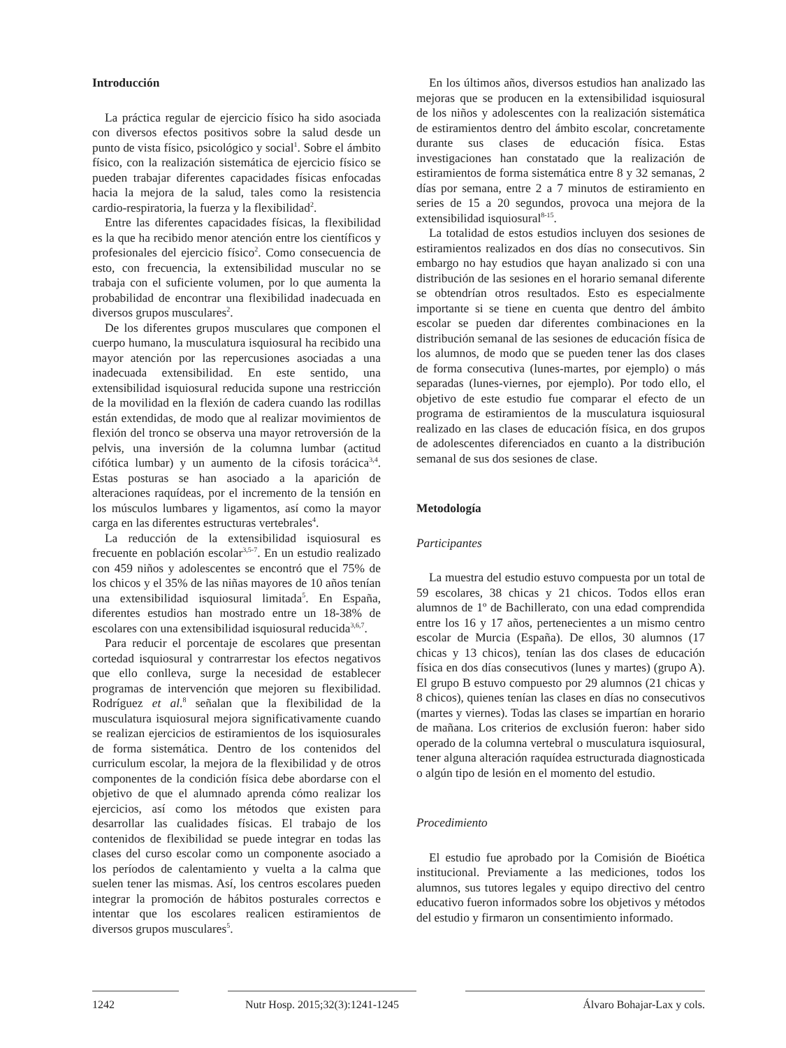Introducción
La práctica regular de ejercicio físico ha sido asociada con diversos efectos positivos sobre la salud desde un punto de vista físico, psicológico y social<sup>1</sup>. Sobre el ámbito físico, con la realización sistemática de ejercicio físico se pueden trabajar diferentes capacidades físicas enfocadas hacia la mejora de la salud, tales como la resistencia cardio-respiratoria, la fuerza y la flexibilidad<sup>2</sup>.
Entre las diferentes capacidades físicas, la flexibilidad es la que ha recibido menor atención entre los científicos y profesionales del ejercicio físico<sup>2</sup>. Como consecuencia de esto, con frecuencia, la extensibilidad muscular no se trabaja con el suficiente volumen, por lo que aumenta la probabilidad de encontrar una flexibilidad inadecuada en diversos grupos musculares<sup>2</sup>.
De los diferentes grupos musculares que componen el cuerpo humano, la musculatura isquiosural ha recibido una mayor atención por las repercusiones asociadas a una inadecuada extensibilidad. En este sentido, una extensibilidad isquiosural reducida supone una restricción de la movilidad en la flexión de cadera cuando las rodillas están extendidas, de modo que al realizar movimientos de flexión del tronco se observa una mayor retroversión de la pelvis, una inversión de la columna lumbar (actitud cifótica lumbar) y un aumento de la cifosis torácica<sup>3,4</sup>. Estas posturas se han asociado a la aparición de alteraciones raquídeas, por el incremento de la tensión en los músculos lumbares y ligamentos, así como la mayor carga en las diferentes estructuras vertebrales<sup>4</sup>.
La reducción de la extensibilidad isquiosural es frecuente en población escolar<sup>3,5-7</sup>. En un estudio realizado con 459 niños y adolescentes se encontró que el 75% de los chicos y el 35% de las niñas mayores de 10 años tenían una extensibilidad isquiosural limitada<sup>5</sup>. En España, diferentes estudios han mostrado entre un 18-38% de escolares con una extensibilidad isquiosural reducida<sup>3,6,7</sup>.
Para reducir el porcentaje de escolares que presentan cortedad isquiosural y contrarrestar los efectos negativos que ello conlleva, surge la necesidad de establecer programas de intervención que mejoren su flexibilidad. Rodríguez et al.<sup>8</sup> señalan que la flexibilidad de la musculatura isquiosural mejora significativamente cuando se realizan ejercicios de estiramientos de los isquiosurales de forma sistemática. Dentro de los contenidos del curriculum escolar, la mejora de la flexibilidad y de otros componentes de la condición física debe abordarse con el objetivo de que el alumnado aprenda cómo realizar los ejercicios, así como los métodos que existen para desarrollar las cualidades físicas. El trabajo de los contenidos de flexibilidad se puede integrar en todas las clases del curso escolar como un componente asociado a los períodos de calentamiento y vuelta a la calma que suelen tener las mismas. Así, los centros escolares pueden integrar la promoción de hábitos posturales correctos e intentar que los escolares realicen estiramientos de diversos grupos musculares<sup>5</sup>.
En los últimos años, diversos estudios han analizado las mejoras que se producen en la extensibilidad isquiosural de los niños y adolescentes con la realización sistemática de estiramientos dentro del ámbito escolar, concretamente durante sus clases de educación física. Estas investigaciones han constatado que la realización de estiramientos de forma sistemática entre 8 y 32 semanas, 2 días por semana, entre 2 a 7 minutos de estiramiento en series de 15 a 20 segundos, provoca una mejora de la extensibilidad isquiosural<sup>8-15</sup>.
La totalidad de estos estudios incluyen dos sesiones de estiramientos realizados en dos días no consecutivos. Sin embargo no hay estudios que hayan analizado si con una distribución de las sesiones en el horario semanal diferente se obtendrían otros resultados. Esto es especialmente importante si se tiene en cuenta que dentro del ámbito escolar se pueden dar diferentes combinaciones en la distribución semanal de las sesiones de educación física de los alumnos, de modo que se pueden tener las dos clases de forma consecutiva (lunes-martes, por ejemplo) o más separadas (lunes-viernes, por ejemplo). Por todo ello, el objetivo de este estudio fue comparar el efecto de un programa de estiramientos de la musculatura isquiosural realizado en las clases de educación física, en dos grupos de adolescentes diferenciados en cuanto a la distribución semanal de sus dos sesiones de clase.
Metodología
Participantes
La muestra del estudio estuvo compuesta por un total de 59 escolares, 38 chicas y 21 chicos. Todos ellos eran alumnos de 1º de Bachillerato, con una edad comprendida entre los 16 y 17 años, pertenecientes a un mismo centro escolar de Murcia (España). De ellos, 30 alumnos (17 chicas y 13 chicos), tenían las dos clases de educación física en dos días consecutivos (lunes y martes) (grupo A). El grupo B estuvo compuesto por 29 alumnos (21 chicas y 8 chicos), quienes tenían las clases en días no consecutivos (martes y viernes). Todas las clases se impartían en horario de mañana. Los criterios de exclusión fueron: haber sido operado de la columna vertebral o musculatura isquiosural, tener alguna alteración raquídea estructurada diagnosticada o algún tipo de lesión en el momento del estudio.
Procedimiento
El estudio fue aprobado por la Comisión de Bioética institucional. Previamente a las mediciones, todos los alumnos, sus tutores legales y equipo directivo del centro educativo fueron informados sobre los objetivos y métodos del estudio y firmaron un consentimiento informado.
1242 Nutr Hosp. 2015;32(3):1241-1245
Álvaro Bohajar-Lax y cols.